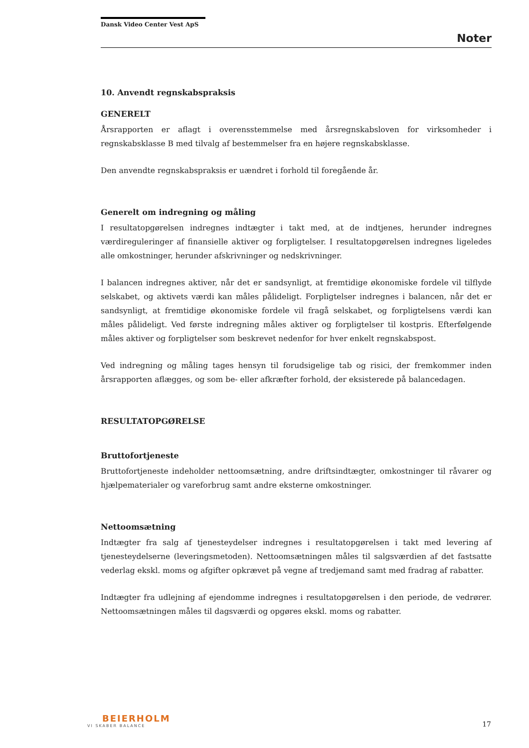Dansk Video Center Vest ApS
Noter
10. Anvendt regnskabspraksis
GENERELT
Årsrapporten er aflagt i overensstemmelse med årsregnskabsloven for virksomheder i regnskabsklasse B med tilvalg af bestemmelser fra en højere regnskabsklasse.
Den anvendte regnskabspraksis er uændret i forhold til foregående år.
Generelt om indregning og måling
I resultatopgørelsen indregnes indtægter i takt med, at de indtjenes, herunder indregnes værdireguleringer af finansielle aktiver og forpligtelser. I resultatopgørelsen indregnes ligeledes alle omkostninger, herunder afskrivninger og nedskrivninger.
I balancen indregnes aktiver, når det er sandsynligt, at fremtidige økonomiske fordele vil tilflyde selskabet, og aktivets værdi kan måles pålideligt. Forpligtelser indregnes i balancen, når det er sandsynligt, at fremtidige økonomiske fordele vil fragå selskabet, og forpligtelsens værdi kan måles pålideligt. Ved første indregning måles aktiver og forpligtelser til kostpris. Efterfølgende måles aktiver og forpligtelser som beskrevet nedenfor for hver enkelt regnskabspost.
Ved indregning og måling tages hensyn til forudsigelige tab og risici, der fremkommer inden årsrapporten aflægges, og som be- eller afkræfter forhold, der eksisterede på balancedagen.
RESULTATOPGØRELSE
Bruttofortjeneste
Bruttofortjeneste indeholder nettoomsætning, andre driftsindtægter, omkostninger til råvarer og hjælpematerialer og vareforbrug samt andre eksterne omkostninger.
Nettoomsætning
Indtægter fra salg af tjenesteydelser indregnes i resultatopgørelsen i takt med levering af tjenesteydelserne (leveringsmetoden). Nettoomsætningen måles til salgsværdien af det fastsatte vederlag ekskl. moms og afgifter opkrævet på vegne af tredjemand samt med fradrag af rabatter.
Indtægter fra udlejning af ejendomme indregnes i resultatopgørelsen i den periode, de vedrører. Nettoomsætningen måles til dagsværdi og opgøres ekskl. moms og rabatter.
BEIERHOLM
VI SKABER BALANCE
17